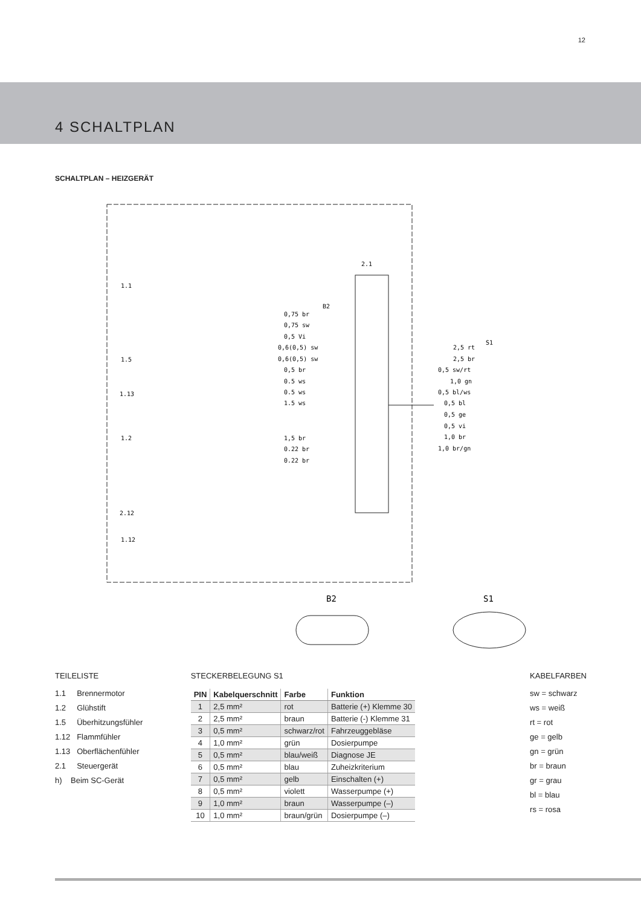12
4 SCHALTPLAN
SCHALTPLAN – HEIZGERÄT
2.1
B2
S1
1.1
1.5
1.13
1.2
2.12
1.12
0,75 br
0,75 sw
0,5 Vi
0,6(0,5) sw
0,6(0,5) sw
0,5 br
0.5 ws
0.5 ws
1.5 ws
1,5 br
0.22 br
0.22 br
2,5 rt
2,5 br
0,5 sw/rt
1,0 gn
0,5 bl/ws
0,5 bl
0,5 ge
0,5 vi
1,0 br
1,0 br/gn
B2
S1
TEILELISTE
1.1 Brennermotor
1.2 Glühstift
1.5 Überhitzungsfühler
1.12 Flammfühler
1.13 Oberflächenfühler
2.1 Steuergerät
h) Beim SC-Gerät
STECKERBELEGUNG S1
| PIN | Kabelquerschnitt | Farbe | Funktion |
| --- | --- | --- | --- |
| 1 | 2,5 mm² | rot | Batterie (+) Klemme 30 |
| 2 | 2,5 mm² | braun | Batterie (-) Klemme 31 |
| 3 | 0,5 mm² | schwarz/rot | Fahrzeuggebläse |
| 4 | 1,0 mm² | grün | Dosierpumpe |
| 5 | 0,5 mm² | blau/weiß | Diagnose JE |
| 6 | 0,5 mm² | blau | Zuheizkriterium |
| 7 | 0,5 mm² | gelb | Einschalten (+) |
| 8 | 0,5 mm² | violett | Wasserpumpe (+) |
| 9 | 1,0 mm² | braun | Wasserpumpe (–) |
| 10 | 1,0 mm² | braun/grün | Dosierpumpe (–) |
KABELFARBEN
sw = schwarz
ws = weiß
rt = rot
ge = gelb
gn = grün
br = braun
gr = grau
bl = blau
rs = rosa